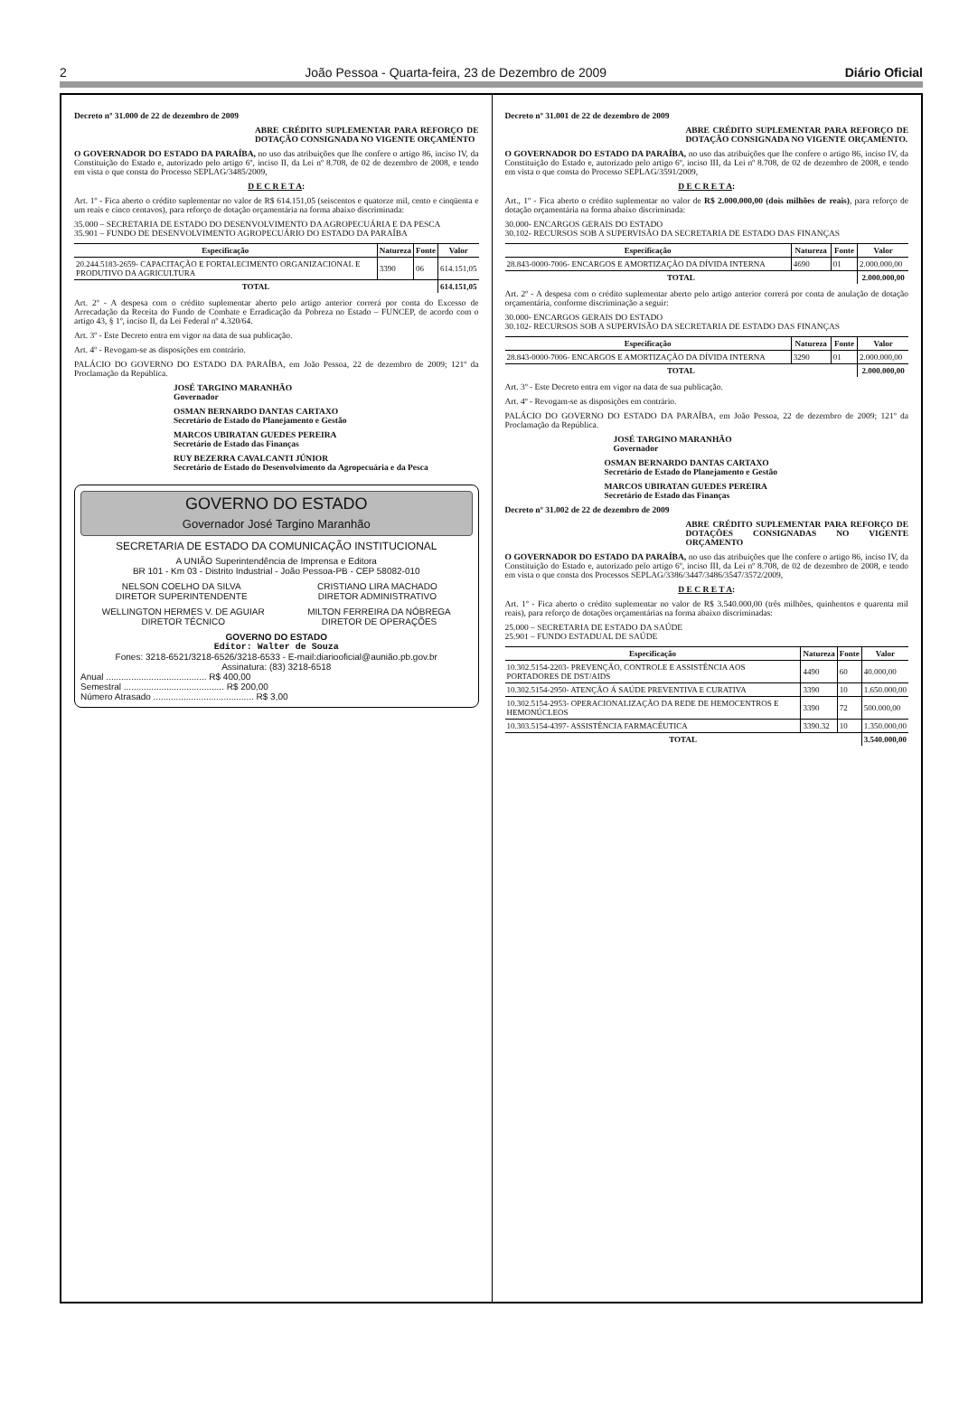2 João Pessoa - Quarta-feira, 23 de Dezembro de 2009 Diário Oficial
Decreto nº 31.000 de 22 de dezembro de 2009
ABRE CRÉDITO SUPLEMENTAR PARA REFORÇO DE DOTAÇÃO CONSIGNADA NO VIGENTE ORÇAMENTO
O GOVERNADOR DO ESTADO DA PARAÍBA, no uso das atribuições que lhe confere o artigo 86, inciso IV, da Constituição do Estado e, autorizado pelo artigo 6º, inciso II, da Lei nº 8.708, de 02 de dezembro de 2008, e tendo em vista o que consta do Processo SEPLAG/3485/2009,
D E C R E T A:
Art. 1º - Fica aberto o crédito suplementar no valor de R$ 614.151,05 (seiscentos e quatorze mil, cento e cinqüenta e um reais e cinco centavos), para reforço de dotação orçamentária na forma abaixo discriminada:
35.000 – SECRETARIA DE ESTADO DO DESENVOLVIMENTO DA AGROPECUÁRIA E DA PESCA
35.901 – FUNDO DE DESENVOLVIMENTO AGROPECUÁRIO DO ESTADO DA PARAÍBA
| Especificação | Natureza | Fonte | Valor |
| --- | --- | --- | --- |
| 20.244.5183-2659- CAPACITAÇÃO E FORTALECIMENTO ORGANIZACIONAL E PRODUTIVO DA AGRICULTURA | 3390 | 06 | 614.151,05 |
| TOTAL | | | 614.151,05 |
Art. 2º - A despesa com o crédito suplementar aberto pelo artigo anterior correrá por conta do Excesso de Arrecadação da Receita do Fundo de Combate e Erradicação da Pobreza no Estado – FUNCEP, de acordo com o artigo 43, § 1º, inciso II, da Lei Federal nº 4.320/64.
Art. 3º - Este Decreto entra em vigor na data de sua publicação.
Art. 4º - Revogam-se as disposições em contrário.
PALÁCIO DO GOVERNO DO ESTADO DA PARAÍBA, em João Pessoa, 22 de dezembro de 2009; 121º da Proclamação da República.
JOSÉ TARGINO MARANHÃO
Governador
OSMAN BERNARDO DANTAS CARTAXO
Secretário de Estado do Planejamento e Gestão
MARCOS UBIRATAN GUEDES PEREIRA
Secretário de Estado das Finanças
RUY BEZERRA CAVALCANTI JÚNIOR
Secretário de Estado do Desenvolvimento da Agropecuária e da Pesca
GOVERNO DO ESTADO
Governador José Targino Maranhão
SECRETARIA DE ESTADO DA COMUNICAÇÃO INSTITUCIONAL
A UNIÃO Superintendência de Imprensa e Editora
BR 101 - Km 03 - Distrito Industrial - João Pessoa-PB - CEP 58082-010
NELSON COELHO DA SILVA
DIRETOR SUPERINTENDENTE CRISTIANO LIRA MACHADO
DIRETOR ADMINISTRATIVO
WELLINGTON HERMES V. DE AGUIAR
DIRETOR TÉCNICO MILTON FERREIRA DA NÓBREGA
DIRETOR DE OPERAÇÕES
GOVERNO DO ESTADO
Editor: Walter de Souza
Fones: 3218-6521/3218-6526/3218-6533 - E-mail:diariooficial@aunião.pb.gov.br
Assinatura: (83) 3218-6518
Anual ........................................ R$ 400,00
Semestral ........................................ R$ 200,00
Número Atrasado ........................................ R$ 3,00
Decreto nº 31.001 de 22 de dezembro de 2009
ABRE CRÉDITO SUPLEMENTAR PARA REFORÇO DE DOTAÇÃO CONSIGNADA NO VIGENTE ORÇAMENTO.
O GOVERNADOR DO ESTADO DA PARAÍBA, no uso das atribuições que lhe confere o artigo 86, inciso IV, da Constituição do Estado e, autorizado pelo artigo 6º, inciso III, da Lei nº 8.708, de 02 de dezembro de 2008, e tendo em vista o que consta do Processo SEPLAG/3591/2009,
D E C R E T A:
Art., 1º - Fica aberto o crédito suplementar no valor de R$ 2.000.000,00 (dois milhões de reais), para reforço de dotação orçamentária na forma abaixo discriminada:
30.000- ENCARGOS GERAIS DO ESTADO
30.102- RECURSOS SOB A SUPERVISÃO DA SECRETARIA DE ESTADO DAS FINANÇAS
| Especificação | Natureza | Fonte | Valor |
| --- | --- | --- | --- |
| 28.843-0000-7006- ENCARGOS E AMORTIZAÇÃO DA DÍVIDA INTERNA | 4690 | 01 | 2.000.000,00 |
| TOTAL | | | 2.000.000,00 |
Art. 2º - A despesa com o crédito suplementar aberto pelo artigo anterior correrá por conta de anulação de dotação orçamentária, conforme discriminação a seguir:
30.000- ENCARGOS GERAIS DO ESTADO
30.102- RECURSOS SOB A SUPERVISÃO DA SECRETARIA DE ESTADO DAS FINANÇAS
| Especificação | Natureza | Fonte | Valor |
| --- | --- | --- | --- |
| 28.843-0000-7006- ENCARGOS E AMORTIZAÇÃO DA DÍVIDA INTERNA | 3290 | 01 | 2.000.000,00 |
| TOTAL | | | 2.000.000,00 |
Art. 3º - Este Decreto entra em vigor na data de sua publicação.
Art. 4º - Revogam-se as disposições em contrário.
PALÁCIO DO GOVERNO DO ESTADO DA PARAÍBA, em João Pessoa, 22 de dezembro de 2009; 121º da Proclamação da República.
JOSÉ TARGINO MARANHÃO
Governador
OSMAN BERNARDO DANTAS CARTAXO
Secretário de Estado do Planejamento e Gestão
MARCOS UBIRATAN GUEDES PEREIRA
Secretário de Estado das Finanças
Decreto nº 31.002 de 22 de dezembro de 2009
ABRE CRÉDITO SUPLEMENTAR PARA REFORÇO DE DOTAÇÕES CONSIGNADAS NO VIGENTE ORÇAMENTO
O GOVERNADOR DO ESTADO DA PARAÍBA, no uso das atribuições que lhe confere o artigo 86, inciso IV, da Constituição do Estado e, autorizado pelo artigo 6º, inciso III, da Lei nº 8.708, de 02 de dezembro de 2008, e tendo em vista o que consta dos Processos SEPLAG/3386/3447/3486/3547/3572/2009,
D E C R E T A:
Art. 1º - Fica aberto o crédito suplementar no valor de R$ 3.540.000,00 (três milhões, quinhentos e quarenta mil reais), para reforço de dotações orçamentárias na forma abaixo discriminadas:
25.000 – SECRETARIA DE ESTADO DA SAÚDE
25.901 – FUNDO ESTADUAL DE SAÚDE
| Especificação | Natureza | Fonte | Valor |
| --- | --- | --- | --- |
| 10.302.5154-2203- PREVENÇÃO, CONTROLE E ASSISTÊNCIA AOS PORTADORES DE DST/AIDS | 4490 | 60 | 40.000,00 |
| 10.302.5154-2950- ATENÇÃO Á SAÚDE PREVENTIVA E CURATIVA | 3390 | 10 | 1.650.000,00 |
| 10.302.5154-2953- OPERACIONALIZAÇÃO DA REDE DE HEMOCENTROS E HEMONÚCLEOS | 3390 | 72 | 500.000,00 |
| 10.303.5154-4397- ASSISTÊNCIA FARMACÊUTICA | 3390.32 | 10 | 1.350.000,00 |
| TOTAL | | | 3.540.000,00 |